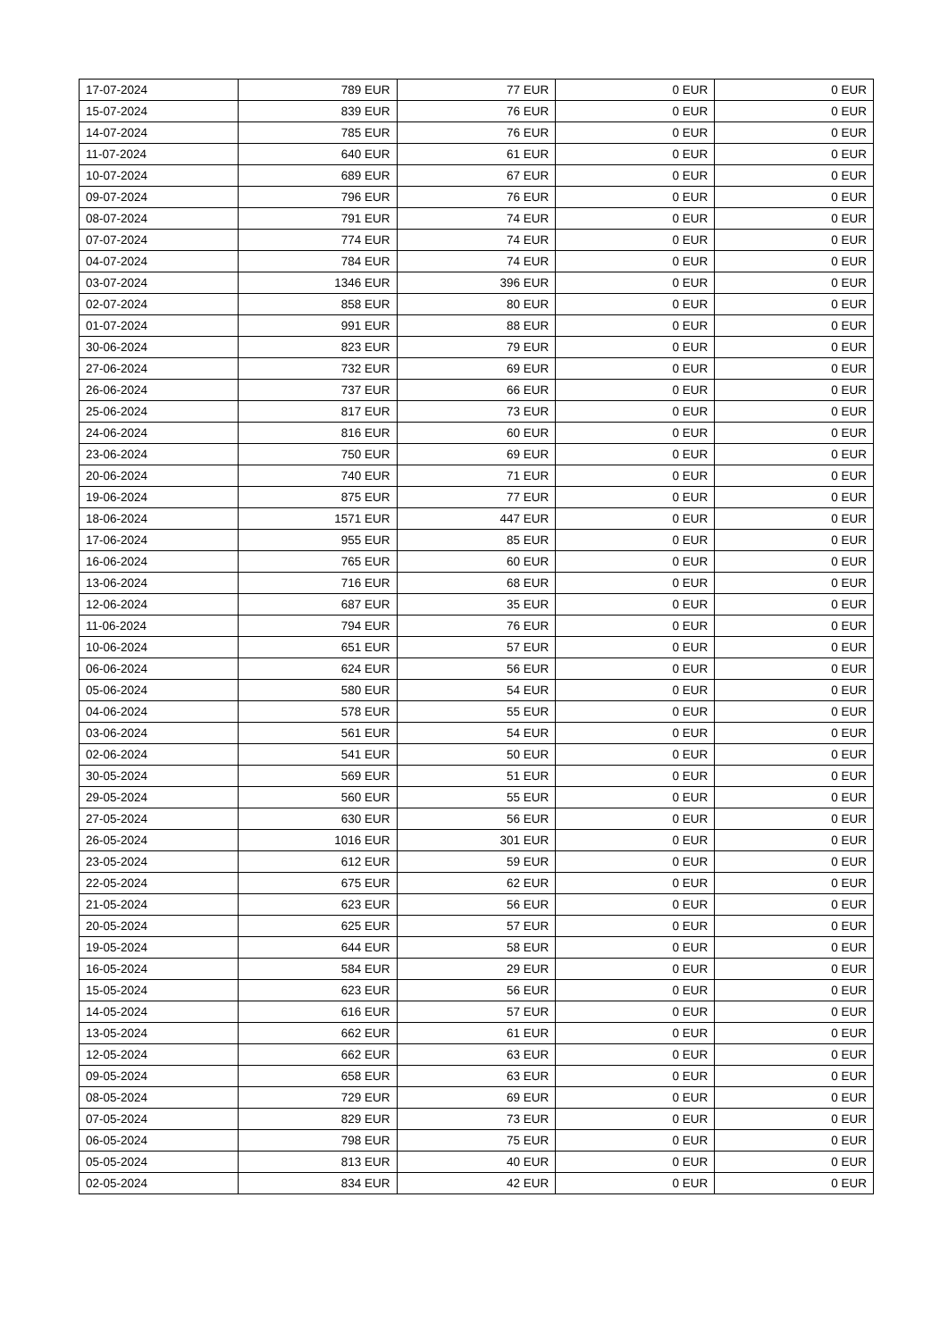| 17-07-2024 | 789 EUR | 77 EUR | 0 EUR | 0 EUR |
| 15-07-2024 | 839 EUR | 76 EUR | 0 EUR | 0 EUR |
| 14-07-2024 | 785 EUR | 76 EUR | 0 EUR | 0 EUR |
| 11-07-2024 | 640 EUR | 61 EUR | 0 EUR | 0 EUR |
| 10-07-2024 | 689 EUR | 67 EUR | 0 EUR | 0 EUR |
| 09-07-2024 | 796 EUR | 76 EUR | 0 EUR | 0 EUR |
| 08-07-2024 | 791 EUR | 74 EUR | 0 EUR | 0 EUR |
| 07-07-2024 | 774 EUR | 74 EUR | 0 EUR | 0 EUR |
| 04-07-2024 | 784 EUR | 74 EUR | 0 EUR | 0 EUR |
| 03-07-2024 | 1346 EUR | 396 EUR | 0 EUR | 0 EUR |
| 02-07-2024 | 858 EUR | 80 EUR | 0 EUR | 0 EUR |
| 01-07-2024 | 991 EUR | 88 EUR | 0 EUR | 0 EUR |
| 30-06-2024 | 823 EUR | 79 EUR | 0 EUR | 0 EUR |
| 27-06-2024 | 732 EUR | 69 EUR | 0 EUR | 0 EUR |
| 26-06-2024 | 737 EUR | 66 EUR | 0 EUR | 0 EUR |
| 25-06-2024 | 817 EUR | 73 EUR | 0 EUR | 0 EUR |
| 24-06-2024 | 816 EUR | 60 EUR | 0 EUR | 0 EUR |
| 23-06-2024 | 750 EUR | 69 EUR | 0 EUR | 0 EUR |
| 20-06-2024 | 740 EUR | 71 EUR | 0 EUR | 0 EUR |
| 19-06-2024 | 875 EUR | 77 EUR | 0 EUR | 0 EUR |
| 18-06-2024 | 1571 EUR | 447 EUR | 0 EUR | 0 EUR |
| 17-06-2024 | 955 EUR | 85 EUR | 0 EUR | 0 EUR |
| 16-06-2024 | 765 EUR | 60 EUR | 0 EUR | 0 EUR |
| 13-06-2024 | 716 EUR | 68 EUR | 0 EUR | 0 EUR |
| 12-06-2024 | 687 EUR | 35 EUR | 0 EUR | 0 EUR |
| 11-06-2024 | 794 EUR | 76 EUR | 0 EUR | 0 EUR |
| 10-06-2024 | 651 EUR | 57 EUR | 0 EUR | 0 EUR |
| 06-06-2024 | 624 EUR | 56 EUR | 0 EUR | 0 EUR |
| 05-06-2024 | 580 EUR | 54 EUR | 0 EUR | 0 EUR |
| 04-06-2024 | 578 EUR | 55 EUR | 0 EUR | 0 EUR |
| 03-06-2024 | 561 EUR | 54 EUR | 0 EUR | 0 EUR |
| 02-06-2024 | 541 EUR | 50 EUR | 0 EUR | 0 EUR |
| 30-05-2024 | 569 EUR | 51 EUR | 0 EUR | 0 EUR |
| 29-05-2024 | 560 EUR | 55 EUR | 0 EUR | 0 EUR |
| 27-05-2024 | 630 EUR | 56 EUR | 0 EUR | 0 EUR |
| 26-05-2024 | 1016 EUR | 301 EUR | 0 EUR | 0 EUR |
| 23-05-2024 | 612 EUR | 59 EUR | 0 EUR | 0 EUR |
| 22-05-2024 | 675 EUR | 62 EUR | 0 EUR | 0 EUR |
| 21-05-2024 | 623 EUR | 56 EUR | 0 EUR | 0 EUR |
| 20-05-2024 | 625 EUR | 57 EUR | 0 EUR | 0 EUR |
| 19-05-2024 | 644 EUR | 58 EUR | 0 EUR | 0 EUR |
| 16-05-2024 | 584 EUR | 29 EUR | 0 EUR | 0 EUR |
| 15-05-2024 | 623 EUR | 56 EUR | 0 EUR | 0 EUR |
| 14-05-2024 | 616 EUR | 57 EUR | 0 EUR | 0 EUR |
| 13-05-2024 | 662 EUR | 61 EUR | 0 EUR | 0 EUR |
| 12-05-2024 | 662 EUR | 63 EUR | 0 EUR | 0 EUR |
| 09-05-2024 | 658 EUR | 63 EUR | 0 EUR | 0 EUR |
| 08-05-2024 | 729 EUR | 69 EUR | 0 EUR | 0 EUR |
| 07-05-2024 | 829 EUR | 73 EUR | 0 EUR | 0 EUR |
| 06-05-2024 | 798 EUR | 75 EUR | 0 EUR | 0 EUR |
| 05-05-2024 | 813 EUR | 40 EUR | 0 EUR | 0 EUR |
| 02-05-2024 | 834 EUR | 42 EUR | 0 EUR | 0 EUR |